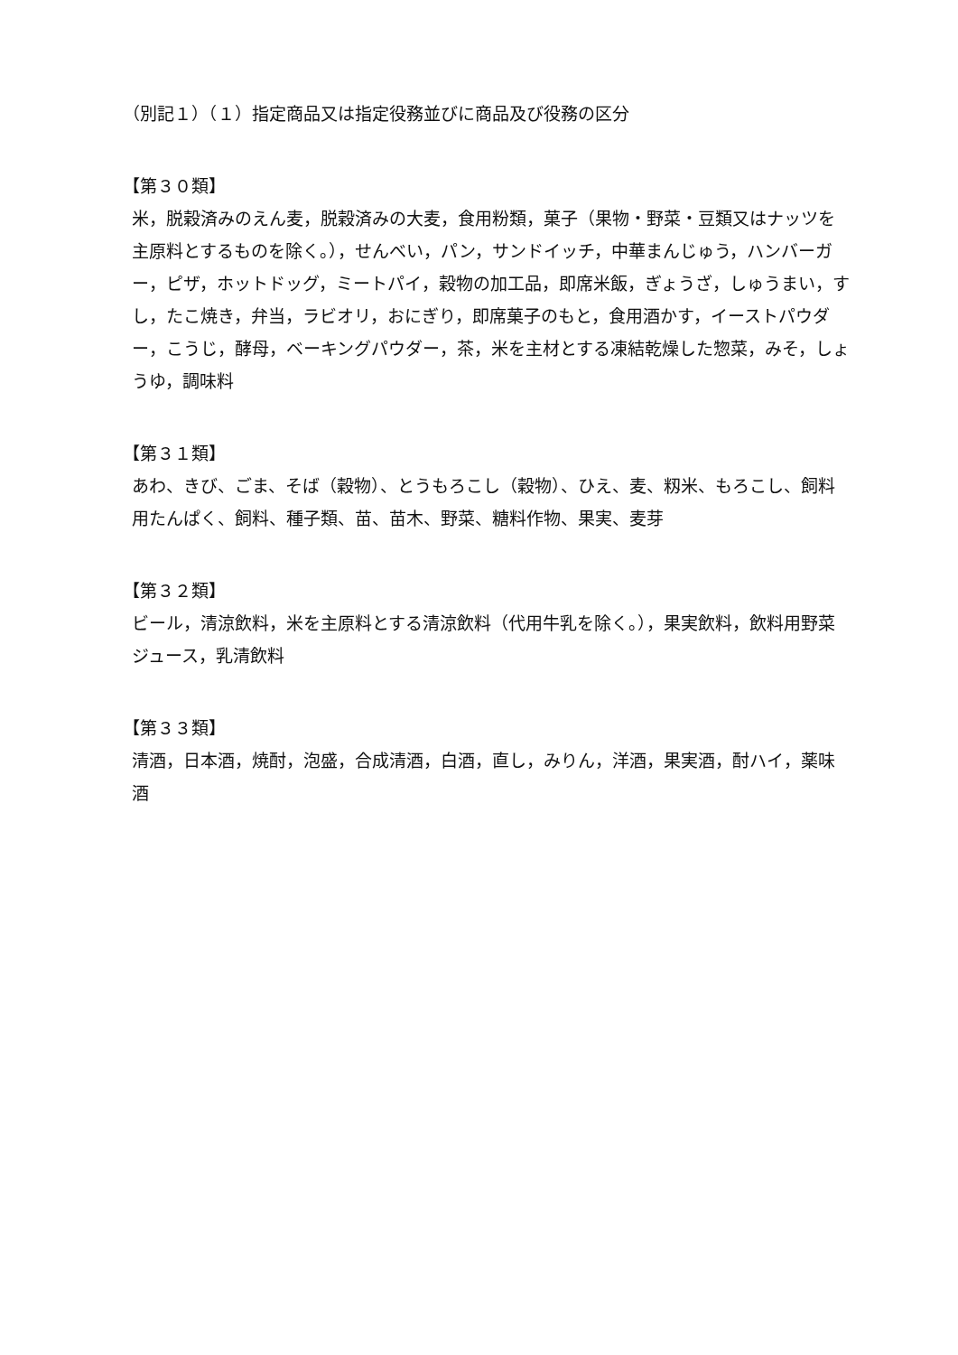（別記１）（１）指定商品又は指定役務並びに商品及び役務の区分
【第３０類】
米，脱穀済みのえん麦，脱穀済みの大麦，食用粉類，菓子（果物・野菜・豆類又はナッツを主原料とするものを除く。），せんべい，パン，サンドイッチ，中華まんじゅう，ハンバーガー，ピザ，ホットドッグ，ミートパイ，穀物の加工品，即席米飯，ぎょうざ，しゅうまい，すし，たこ焼き，弁当，ラビオリ，おにぎり，即席菓子のもと，食用酒かす，イーストパウダー，こうじ，酵母，ベーキングパウダー，茶，米を主材とする凍結乾燥した惣菜，みそ，しょうゆ，調味料
【第３１類】
あわ、きび、ごま、そば（穀物）、とうもろこし（穀物）、ひえ、麦、籾米、もろこし、飼料用たんぱく、飼料、種子類、苗、苗木、野菜、糖料作物、果実、麦芽
【第３２類】
ビール，清涼飲料，米を主原料とする清涼飲料（代用牛乳を除く。），果実飲料，飲料用野菜ジュース，乳清飲料
【第３３類】
清酒，日本酒，焼酎，泡盛，合成清酒，白酒，直し，みりん，洋酒，果実酒，酎ハイ，薬味酒